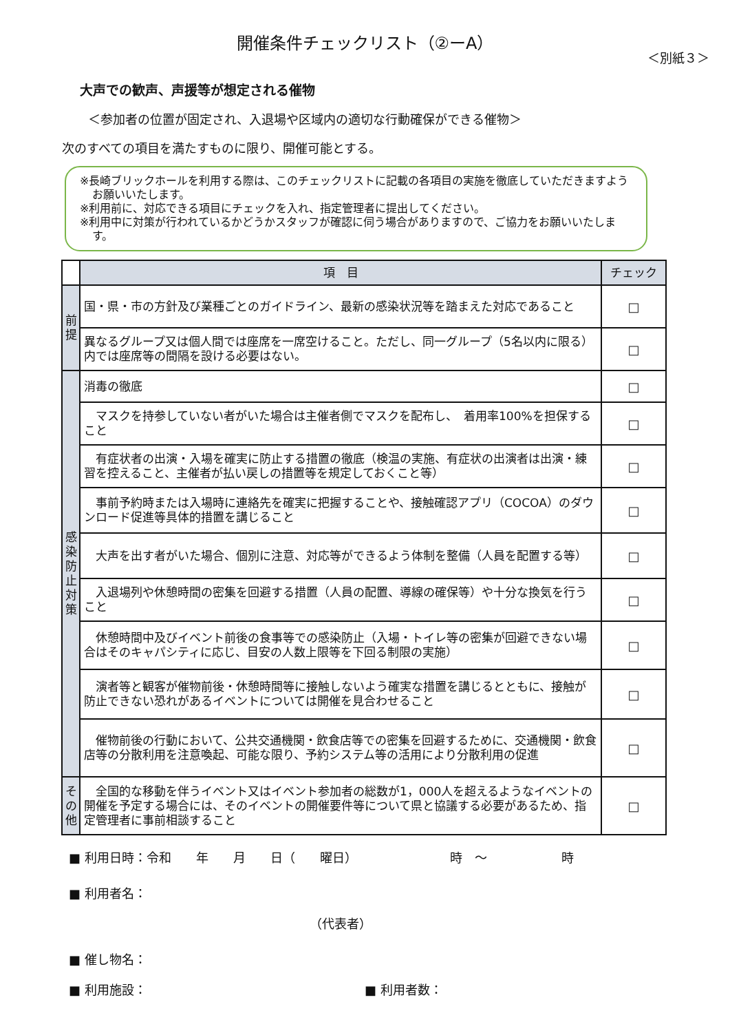開催条件チェックリスト（②ーA）
＜別紙３＞
大声での歓声、声援等が想定される催物
＜参加者の位置が固定され、入退場や区域内の適切な行動確保ができる催物＞
次のすべての項目を満たすものに限り、開催可能とする。
※長崎ブリックホールを利用する際は、このチェックリストに記載の各項目の実施を徹底していただきますようお願いいたします。
※利用前に、対応できる項目にチェックを入れ、指定管理者に提出してください。
※利用中に対策が行われているかどうかスタッフが確認に伺う場合がありますので、ご協力をお願いいたします。
| | 項 目 | チェック |
| --- | --- | --- |
| 前 提 | 国・県・市の方針及び業種ごとのガイドライン、最新の感染状況等を踏まえた対応であること | □ |
| | 異なるグループ又は個人間では座席を一席空けること。ただし、同一グループ（5名以内に限る）内では座席等の間隔を設ける必要はない。 | □ |
| 感 染 防 止 対 策 | 消毒の徹底 | □ |
| | マスクを持参していない者がいた場合は主催者側でマスクを配布し、 着用率100%を担保すること | □ |
| | 有症状者の出演・入場を確実に防止する措置の徹底（検温の実施、有症状の出演者は出演・練習を控えること、主催者が払い戻しの措置等を規定しておくこと等） | □ |
| | 事前予約時または入場時に連絡先を確実に把握することや、接触確認アプリ（COCOA）のダウンロード促進等具体的措置を講じること | □ |
| | 大声を出す者がいた場合、個別に注意、対応等ができるよう体制を整備（人員を配置する等） | □ |
| | 入退場列や休憩時間の密集を回避する措置（人員の配置、導線の確保等）や十分な換気を行うこと | □ |
| | 休憩時間中及びイベント前後の食事等での感染防止（入場・トイレ等の密集が回避できない場合はそのキャパシティに応じ、目安の人数上限等を下回る制限の実施） | □ |
| | 演者等と観客が催物前後・休憩時間等に接触しないよう確実な措置を講じるとともに、接触が防止できない恐れがあるイベントについては開催を見合わせること | □ |
| | 催物前後の行動において、公共交通機関・飲食店等での密集を回避するために、交通機関・飲食店等の分散利用を注意喚起、可能な限り、予約システム等の活用により分散利用の促進 | □ |
| そ の 他 | 全国的な移動を伴うイベント又はイベント参加者の総数が1，000人を超えるようなイベントの開催を予定する場合には、そのイベントの開催要件等について県と協議する必要があるため、指定管理者に事前相談すること | □ |
■ 利用日時：令和　　年　　月　　日（　　曜日）　　　　　　　　時　～　　　　　　時
■ 利用者名：
（代表者）
■ 催し物名：
■ 利用施設： ■ 利用者数：